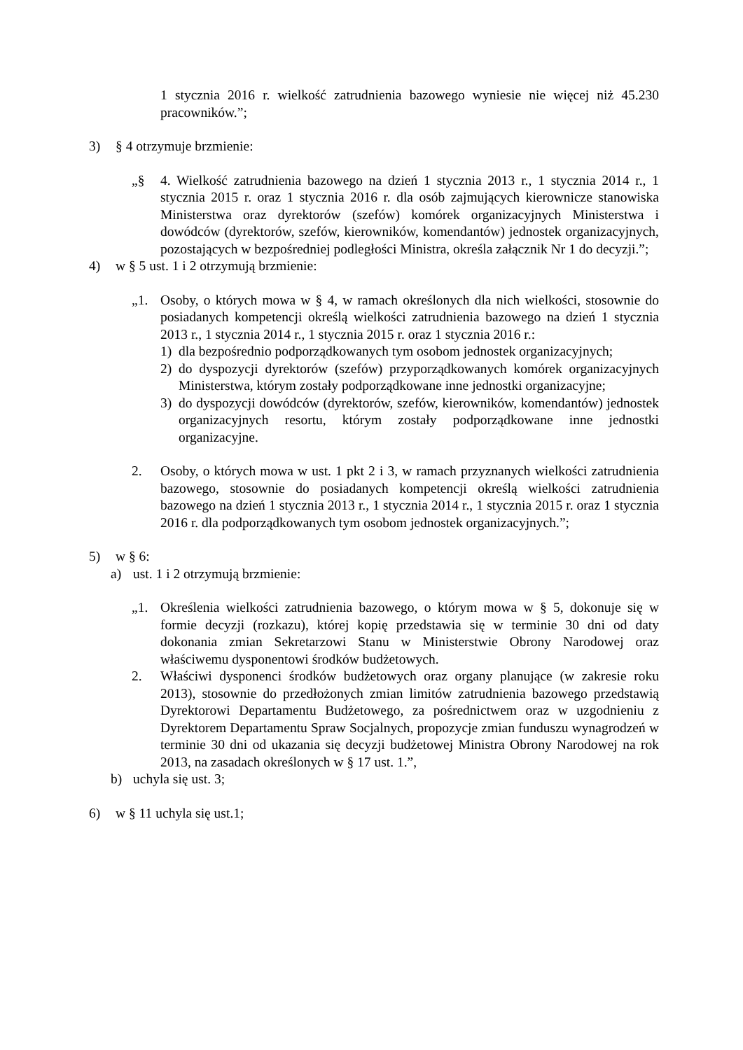1 stycznia 2016 r. wielkość zatrudnienia bazowego wyniesie nie więcej niż 45.230 pracowników.”;
3) § 4 otrzymuje brzmienie:
„§ 4. Wielkość zatrudnienia bazowego na dzień 1 stycznia 2013 r., 1 stycznia 2014 r., 1 stycznia 2015 r. oraz 1 stycznia 2016 r. dla osób zajmujących kierownicze stanowiska Ministerstwa oraz dyrektorów (szefów) komórek organizacyjnych Ministerstwa i dowódców (dyrektorów, szefów, kierowników, komendantów) jednostek organizacyjnych, pozostających w bezpośredniej podległości Ministra, określa załącznik Nr 1 do decyzji.”;
4) w § 5 ust. 1 i 2 otrzymują brzmienie:
„1. Osoby, o których mowa w § 4, w ramach określonych dla nich wielkości, stosownie do posiadanych kompetencji określą wielkości zatrudnienia bazowego na dzień 1 stycznia 2013 r., 1 stycznia 2014 r., 1 stycznia 2015 r. oraz 1 stycznia 2016 r.:
1) dla bezpośrednio podporządkowanych tym osobom jednostek organizacyjnych;
2) do dyspozycji dyrektorów (szefów) przyporządkowanych komórek organizacyjnych Ministerstwa, którym zostały podporządkowane inne jednostki organizacyjne;
3) do dyspozycji dowódców (dyrektorów, szefów, kierowników, komendantów) jednostek organizacyjnych resortu, którym zostały podporządkowane inne jednostki organizacyjne.
2. Osoby, o których mowa w ust. 1 pkt 2 i 3, w ramach przyznanych wielkości zatrudnienia bazowego, stosownie do posiadanych kompetencji określą wielkości zatrudnienia bazowego na dzień 1 stycznia 2013 r., 1 stycznia 2014 r., 1 stycznia 2015 r. oraz 1 stycznia 2016 r. dla podporządkowanych tym osobom jednostek organizacyjnych.”;
5) w § 6:
a) ust. 1 i 2 otrzymują brzmienie:
„1. Określenia wielkości zatrudnienia bazowego, o którym mowa w § 5, dokonuje się w formie decyzji (rozkazu), której kopię przedstawia się w terminie 30 dni od daty dokonania zmian Sekretarzowi Stanu w Ministerstwie Obrony Narodowej oraz właściwemu dysponentowi środków budżetowych.
2. Właściwi dysponenci środków budżetowych oraz organy planujące (w zakresie roku 2013), stosownie do przedłożonych zmian limitów zatrudnienia bazowego przedstawią Dyrektorowi Departamentu Budżetowego, za pośrednictwem oraz w uzgodnieniu z Dyrektorem Departamentu Spraw Socjalnych, propozycje zmian funduszu wynagrodzeń w terminie 30 dni od ukazania się decyzji budżetowej Ministra Obrony Narodowej na rok 2013, na zasadach określonych w § 17 ust. 1.”,
b) uchyla się ust. 3;
6) w § 11 uchyla się ust.1;